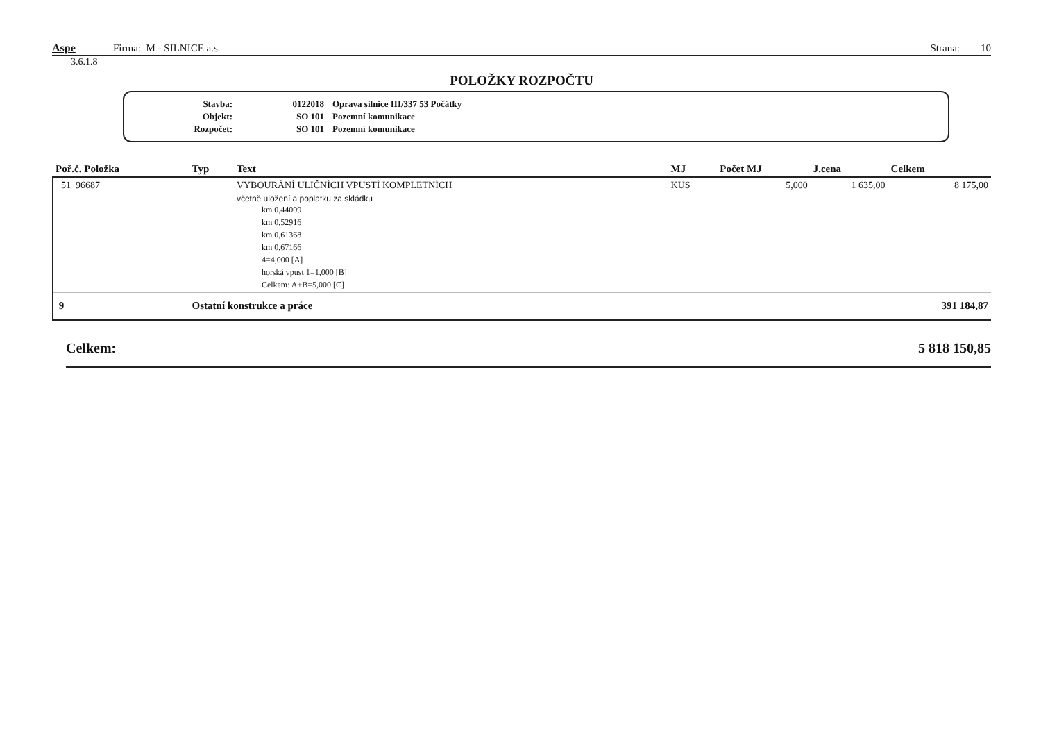Aspe Firma: M - SILNICE a.s. Strana: 10
3.6.1.8
POLOŽKY ROZPOČTU
| Stavba: | 0122018 | Oprava silnice III/337 53 Počátky |
| Objekt: | SO 101 | Pozemní komunikace |
| Rozpočet: | SO 101 | Pozemní komunikace |
| Poř.č. Položka | Typ | Text | MJ | Počet MJ | J.cena | Celkem |
| --- | --- | --- | --- | --- | --- | --- |
| 51 96687 | | VYBOURÁNÍ ULIČNÍCH VPUSTÍ KOMPLETNÍCH | KUS | 5,000 | 1 635,00 | 8 175,00 |
| | | včetně uložení a poplatku za skládku km 0,44009 km 0,52916 km 0,61368 km 0,67166 4=4,000 [A] horská vpust 1=1,000 [B] Celkem: A+B=5,000 [C] | | | | |
| 9 | Ostatní konstrukce a práce | | | | | 391 184,87 |
Celkem: 5 818 150,85